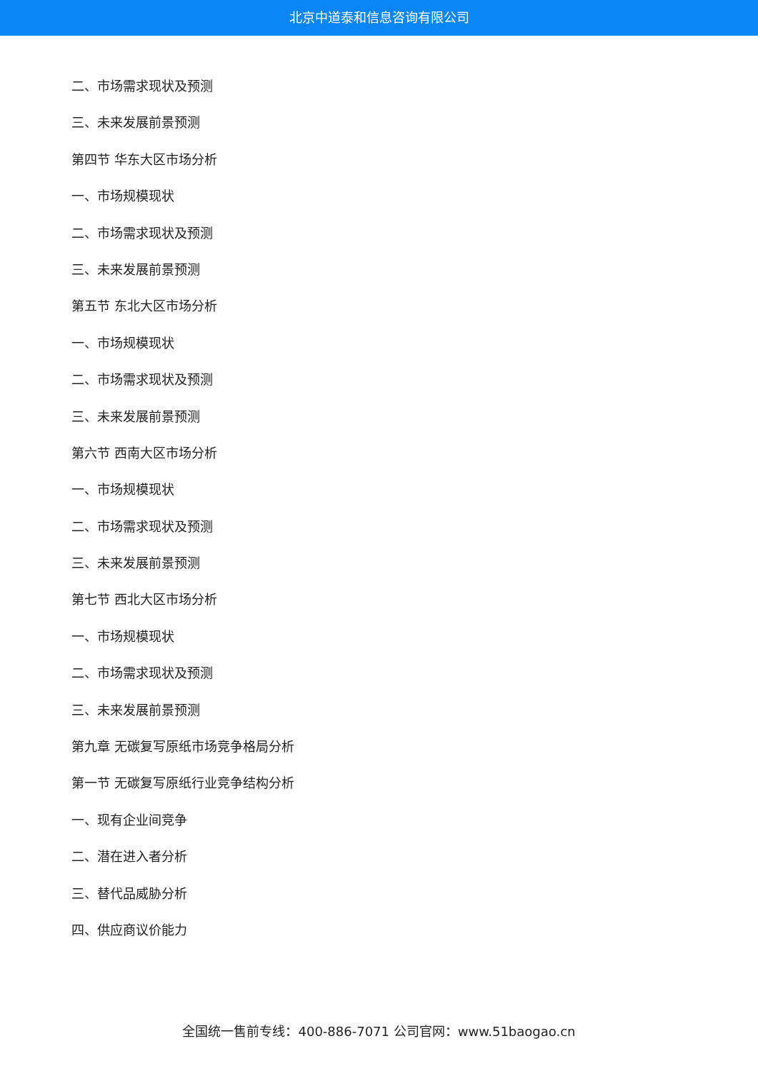北京中道泰和信息咨询有限公司
二、市场需求现状及预测
三、未来发展前景预测
第四节 华东大区市场分析
一、市场规模现状
二、市场需求现状及预测
三、未来发展前景预测
第五节 东北大区市场分析
一、市场规模现状
二、市场需求现状及预测
三、未来发展前景预测
第六节 西南大区市场分析
一、市场规模现状
二、市场需求现状及预测
三、未来发展前景预测
第七节 西北大区市场分析
一、市场规模现状
二、市场需求现状及预测
三、未来发展前景预测
第九章 无碳复写原纸市场竞争格局分析
第一节 无碳复写原纸行业竞争结构分析
一、现有企业间竞争
二、潜在进入者分析
三、替代品威胁分析
四、供应商议价能力
全国统一售前专线：400-886-7071 公司官网：www.51baogao.cn